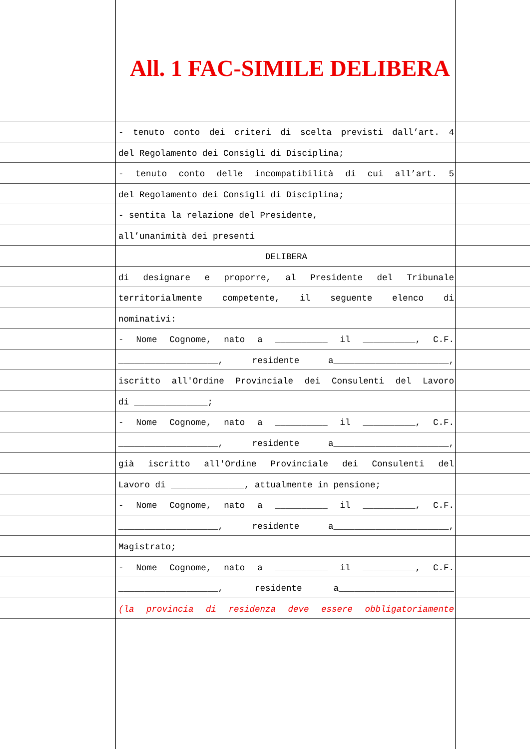All. 1 FAC-SIMILE DELIBERA
- tenuto conto dei criteri di scelta previsti dall’art. 4
del Regolamento dei Consigli di Disciplina;
- tenuto conto delle incompatibilità di cui all’art. 5
del Regolamento dei Consigli di Disciplina;
- sentita la relazione del Presidente,
all’unanimità dei presenti
DELIBERA
di designare e proporre, al Presidente del Tribunale
territorialmente competente, il seguente elenco di
nominativi:
- Nome Cognome, nato a __________ il __________, C.F.
___________________, residente a______________________,
iscritto all'Ordine Provinciale dei Consulenti del Lavoro
di ______________;
- Nome Cognome, nato a __________ il __________, C.F.
___________________, residente a______________________,
già iscritto all'Ordine Provinciale dei Consulenti del
Lavoro di ______________, attualmente in pensione;
- Nome Cognome, nato a __________ il __________, C.F.
___________________, residente a______________________,
Magistrato;
- Nome Cognome, nato a __________ il __________, C.F.
___________________, residente a______________________
(la provincia di residenza deve essere obbligatoriamente